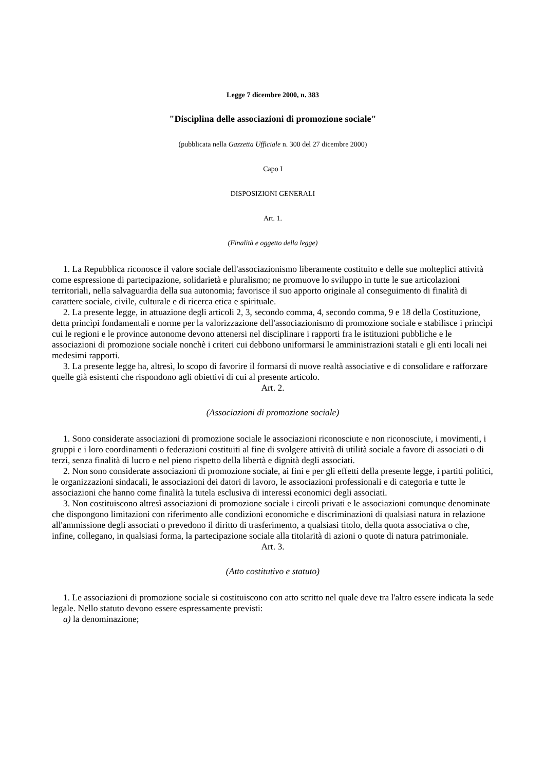Legge 7 dicembre 2000, n. 383
"Disciplina delle associazioni di promozione sociale"
(pubblicata nella Gazzetta Ufficiale n. 300 del 27 dicembre 2000)
Capo I
DISPOSIZIONI GENERALI
Art. 1.
(Finalità e oggetto della legge)
1. La Repubblica riconosce il valore sociale dell'associazionismo liberamente costituito e delle sue molteplici attività come espressione di partecipazione, solidarietà e pluralismo; ne promuove lo sviluppo in tutte le sue articolazioni territoriali, nella salvaguardia della sua autonomia; favorisce il suo apporto originale al conseguimento di finalità di carattere sociale, civile, culturale e di ricerca etica e spirituale.
2. La presente legge, in attuazione degli articoli 2, 3, secondo comma, 4, secondo comma, 9 e 18 della Costituzione, detta princìpi fondamentali e norme per la valorizzazione dell'associazionismo di promozione sociale e stabilisce i princìpi cui le regioni e le province autonome devono attenersi nel disciplinare i rapporti fra le istituzioni pubbliche e le associazioni di promozione sociale nonchè i criteri cui debbono uniformarsi le amministrazioni statali e gli enti locali nei medesimi rapporti.
3. La presente legge ha, altresì, lo scopo di favorire il formarsi di nuove realtà associative e di consolidare e rafforzare quelle già esistenti che rispondono agli obiettivi di cui al presente articolo.
Art. 2.
(Associazioni di promozione sociale)
1. Sono considerate associazioni di promozione sociale le associazioni riconosciute e non riconosciute, i movimenti, i gruppi e i loro coordinamenti o federazioni costituiti al fine di svolgere attività di utilità sociale a favore di associati o di terzi, senza finalità di lucro e nel pieno rispetto della libertà e dignità degli associati.
2. Non sono considerate associazioni di promozione sociale, ai fini e per gli effetti della presente legge, i partiti politici, le organizzazioni sindacali, le associazioni dei datori di lavoro, le associazioni professionali e di categoria e tutte le associazioni che hanno come finalità la tutela esclusiva di interessi economici degli associati.
3. Non costituiscono altresì associazioni di promozione sociale i circoli privati e le associazioni comunque denominate che dispongono limitazioni con riferimento alle condizioni economiche e discriminazioni di qualsiasi natura in relazione all'ammissione degli associati o prevedono il diritto di trasferimento, a qualsiasi titolo, della quota associativa o che, infine, collegano, in qualsiasi forma, la partecipazione sociale alla titolarità di azioni o quote di natura patrimoniale.
Art. 3.
(Atto costitutivo e statuto)
1. Le associazioni di promozione sociale si costituiscono con atto scritto nel quale deve tra l'altro essere indicata la sede legale. Nello statuto devono essere espressamente previsti:
a) la denominazione;